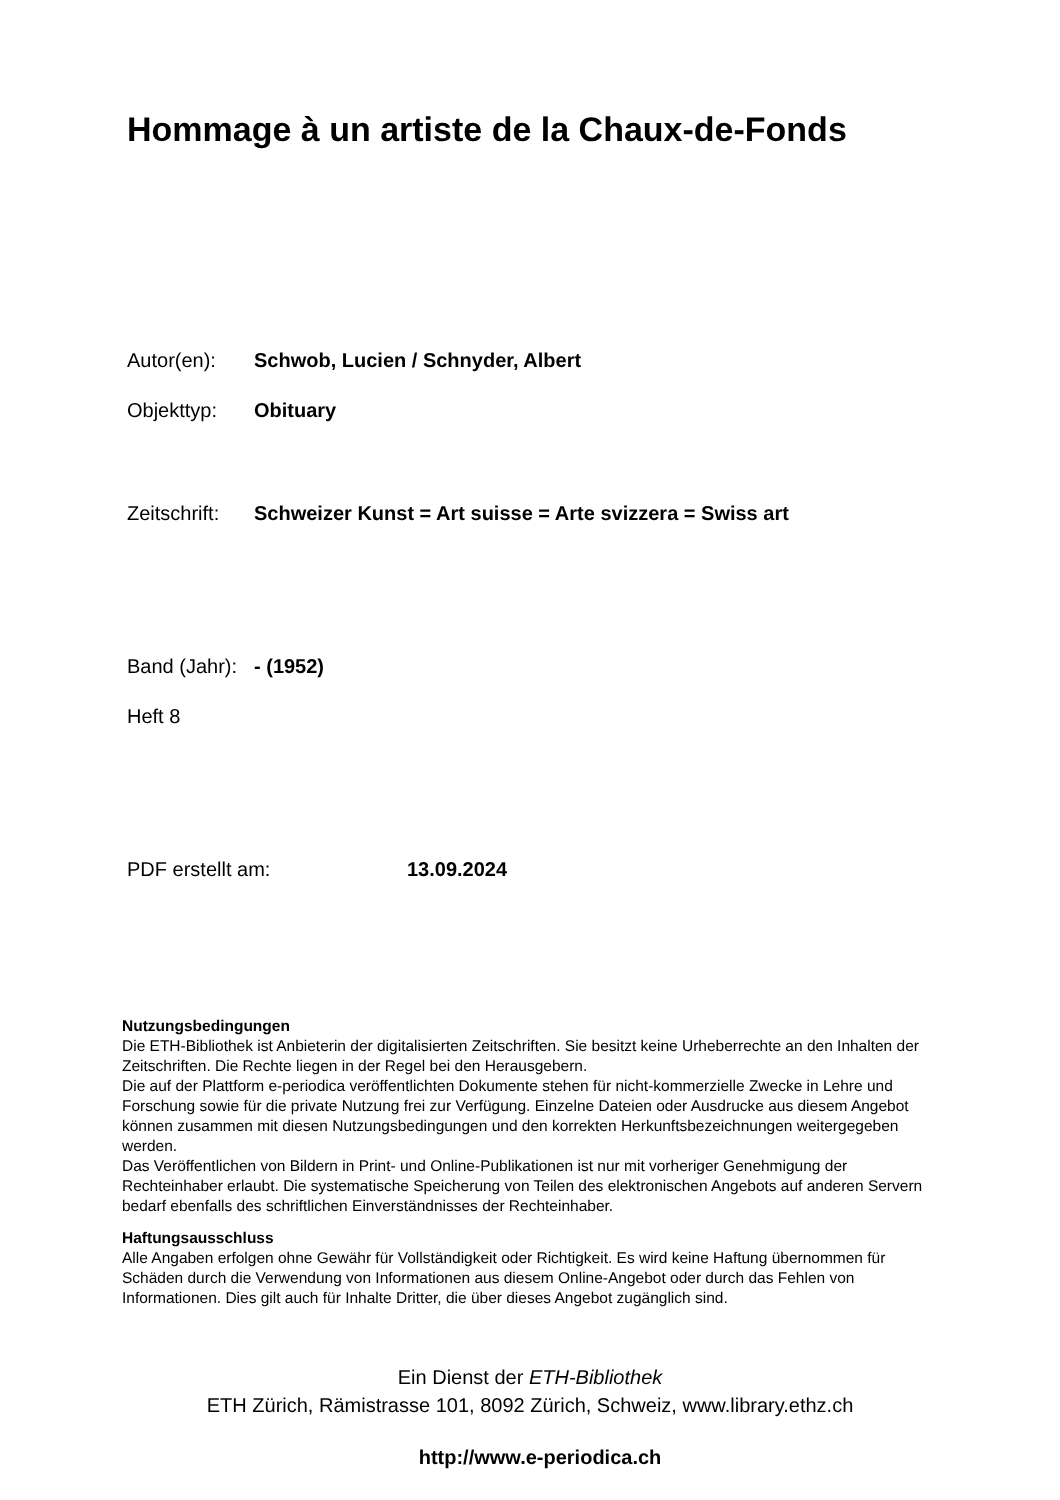Hommage à un artiste de la Chaux-de-Fonds
Autor(en): Schwob, Lucien / Schnyder, Albert
Objekttyp: Obituary
Zeitschrift:
Schweizer Kunst = Art suisse = Arte svizzera = Swiss art
Band (Jahr):
- (1952)
Heft 8
PDF erstellt am: 13.09.2024
Nutzungsbedingungen
Die ETH-Bibliothek ist Anbieterin der digitalisierten Zeitschriften. Sie besitzt keine Urheberrechte an den Inhalten der Zeitschriften. Die Rechte liegen in der Regel bei den Herausgebern.
Die auf der Plattform e-periodica veröffentlichten Dokumente stehen für nicht-kommerzielle Zwecke in Lehre und Forschung sowie für die private Nutzung frei zur Verfügung. Einzelne Dateien oder Ausdrucke aus diesem Angebot können zusammen mit diesen Nutzungsbedingungen und den korrekten Herkunftsbezeichnungen weitergegeben werden.
Das Veröffentlichen von Bildern in Print- und Online-Publikationen ist nur mit vorheriger Genehmigung der Rechteinhaber erlaubt. Die systematische Speicherung von Teilen des elektronischen Angebots auf anderen Servern bedarf ebenfalls des schriftlichen Einverständnisses der Rechteinhaber.
Haftungsausschluss
Alle Angaben erfolgen ohne Gewähr für Vollständigkeit oder Richtigkeit. Es wird keine Haftung übernommen für Schäden durch die Verwendung von Informationen aus diesem Online-Angebot oder durch das Fehlen von Informationen. Dies gilt auch für Inhalte Dritter, die über dieses Angebot zugänglich sind.
Ein Dienst der ETH-Bibliothek
ETH Zürich, Rämistrasse 101, 8092 Zürich, Schweiz, www.library.ethz.ch
http://www.e-periodica.ch